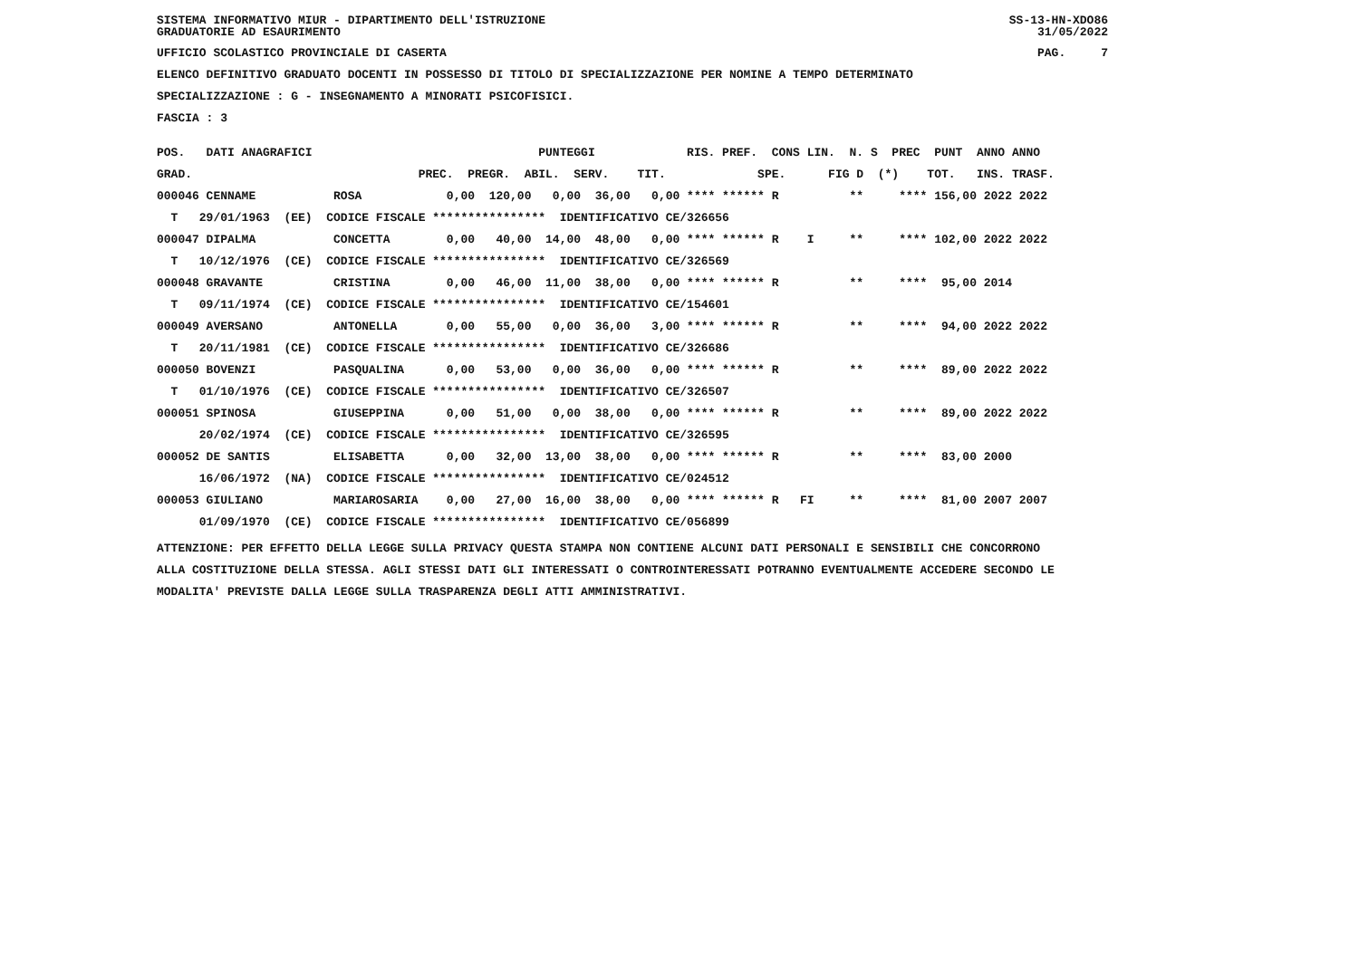SISTEMA INFORMATIVO MIUR - DIPARTIMENTO DELL'ISTRUZIONE
GRADUATORIE AD ESAURIMENTO
SS-13-HN-XDO86
31/05/2022
UFFICIO SCOLASTICO PROVINCIALE DI CASERTA
PAG. 7
ELENCO DEFINITIVO GRADUATO DOCENTI IN POSSESSO DI TITOLO DI SPECIALIZZAZIONE PER NOMINE A TEMPO DETERMINATO
SPECIALIZZAZIONE : G - INSEGNAMENTO A MINORATI PSICOFISICI.
FASCIA : 3
| POS. DATI ANAGRAFICI PUNTEGGI RIS. PREF. CONS LIN. N. S PREC PUNT ANNO ANNO |
| GRAD. PREC. PREGR. ABIL. SERV. TIT. SPE. FIG D (*) TOT. INS. TRASF. |
| 000046 CENNAME ROSA 0,00 120,00 0,00 36,00 0,00 **** ****** R ** **** 156,00 2022 2022 |
| T 29/01/1963 (EE) CODICE FISCALE **************** IDENTIFICATIVO CE/326656 |
| 000047 DIPALMA CONCETTA 0,00 40,00 14,00 48,00 0,00 **** ****** R I ** **** 102,00 2022 2022 |
| T 10/12/1976 (CE) CODICE FISCALE **************** IDENTIFICATIVO CE/326569 |
| 000048 GRAVANTE CRISTINA 0,00 46,00 11,00 38,00 0,00 **** ****** R ** **** 95,00 2014 |
| T 09/11/1974 (CE) CODICE FISCALE **************** IDENTIFICATIVO CE/154601 |
| 000049 AVERSANO ANTONELLA 0,00 55,00 0,00 36,00 3,00 **** ****** R ** **** 94,00 2022 2022 |
| T 20/11/1981 (CE) CODICE FISCALE **************** IDENTIFICATIVO CE/326686 |
| 000050 BOVENZI PASQUALINA 0,00 53,00 0,00 36,00 0,00 **** ****** R ** **** 89,00 2022 2022 |
| T 01/10/1976 (CE) CODICE FISCALE **************** IDENTIFICATIVO CE/326507 |
| 000051 SPINOSA GIUSEPPINA 0,00 51,00 0,00 38,00 0,00 **** ****** R ** **** 89,00 2022 2022 |
| 20/02/1974 (CE) CODICE FISCALE **************** IDENTIFICATIVO CE/326595 |
| 000052 DE SANTIS ELISABETTA 0,00 32,00 13,00 38,00 0,00 **** ****** R ** **** 83,00 2000 |
| 16/06/1972 (NA) CODICE FISCALE **************** IDENTIFICATIVO CE/024512 |
| 000053 GIULIANO MARIAROSARIA 0,00 27,00 16,00 38,00 0,00 **** ****** R FI ** **** 81,00 2007 2007 |
| 01/09/1970 (CE) CODICE FISCALE **************** IDENTIFICATIVO CE/056899 |
ATTENZIONE: PER EFFETTO DELLA LEGGE SULLA PRIVACY QUESTA STAMPA NON CONTIENE ALCUNI DATI PERSONALI E SENSIBILI CHE CONCORRONO
ALLA COSTITUZIONE DELLA STESSA. AGLI STESSI DATI GLI INTERESSATI O CONTROINTERESSATI POTRANNO EVENTUALMENTE ACCEDERE SECONDO LE
MODALITA' PREVISTE DALLA LEGGE SULLA TRASPARENZA DEGLI ATTI AMMINISTRATIVI.